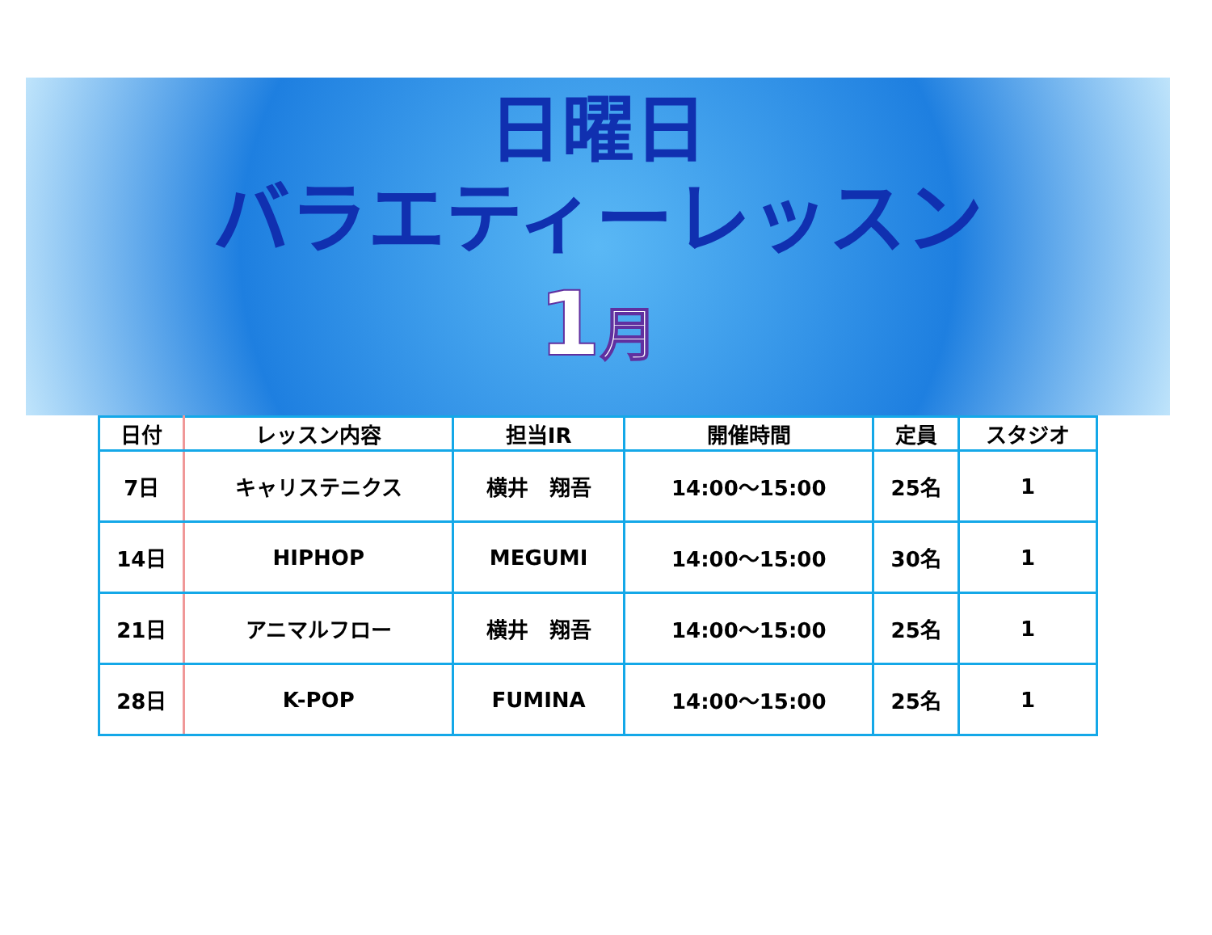日曜日
バラエティーレッスン
1月
| 日付 | レッスン内容 | 担当IR | 開催時間 | 定員 | スタジオ |
| --- | --- | --- | --- | --- | --- |
| 7日 | キャリステニクス | 横井 翔吾 | 14:00～15:00 | 25名 | 1 |
| 14日 | HIPHOP | MEGUMI | 14:00～15:00 | 30名 | 1 |
| 21日 | アニマルフロー | 横井 翔吾 | 14:00～15:00 | 25名 | 1 |
| 28日 | K-POP | FUMINA | 14:00～15:00 | 25名 | 1 |